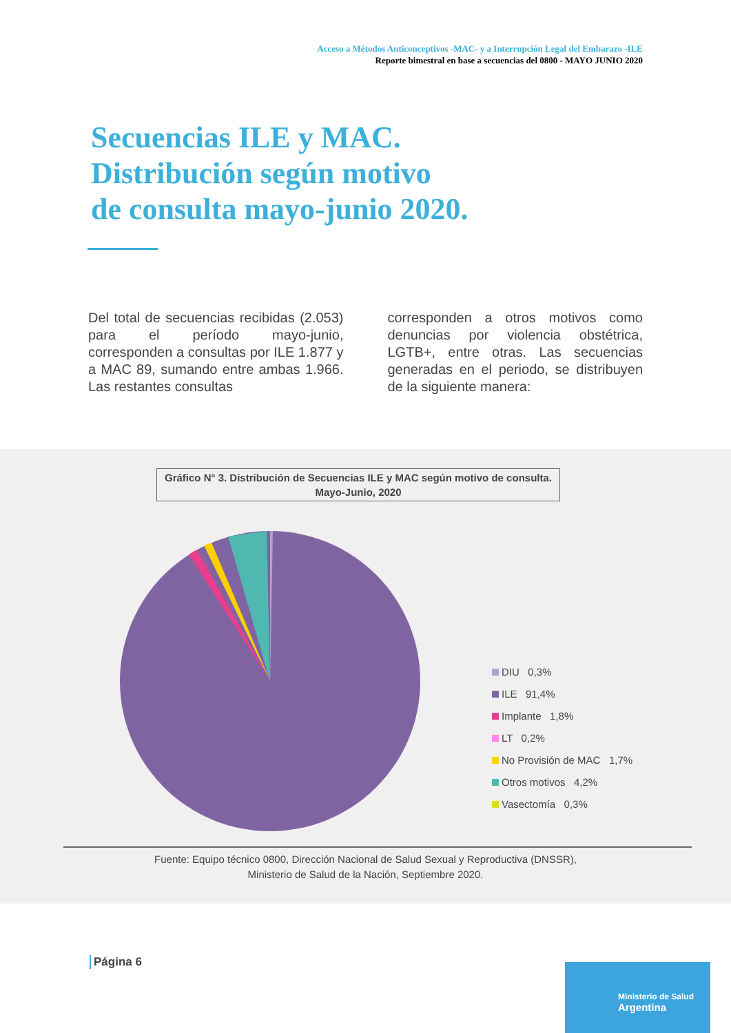Acceso a Métodos Anticonceptivos -MAC- y a Interrupción Legal del Embarazo -ILE
Reporte bimestral en base a secuencias del 0800 - MAYO JUNIO 2020
Secuencias ILE y MAC.
Distribución según motivo
de consulta mayo-junio 2020.
Del total de secuencias recibidas (2.053) para el período mayo-junio, corresponden a consultas por ILE 1.877 y a MAC 89, sumando entre ambas 1.966. Las restantes consultas
corresponden a otros motivos como denuncias por violencia obstétrica, LGTB+, entre otras. Las secuencias generadas en el periodo, se distribuyen de la siguiente manera:
Gráfico N° 3. Distribución de Secuencias ILE y MAC según motivo de consulta.
Mayo-Junio, 2020
DIU 0,3%
ILE 91,4%
Implante 1,8%
LT 0,2%
No Provisión de MAC 1,7%
Otros motivos 4,2%
Vasectomía 0,3%
Fuente: Equipo técnico 0800, Dirección Nacional de Salud Sexual y Reproductiva (DNSSR),
Ministerio de Salud de la Nación, Septiembre 2020.
Página 6
Ministerio de Salud
Argentina